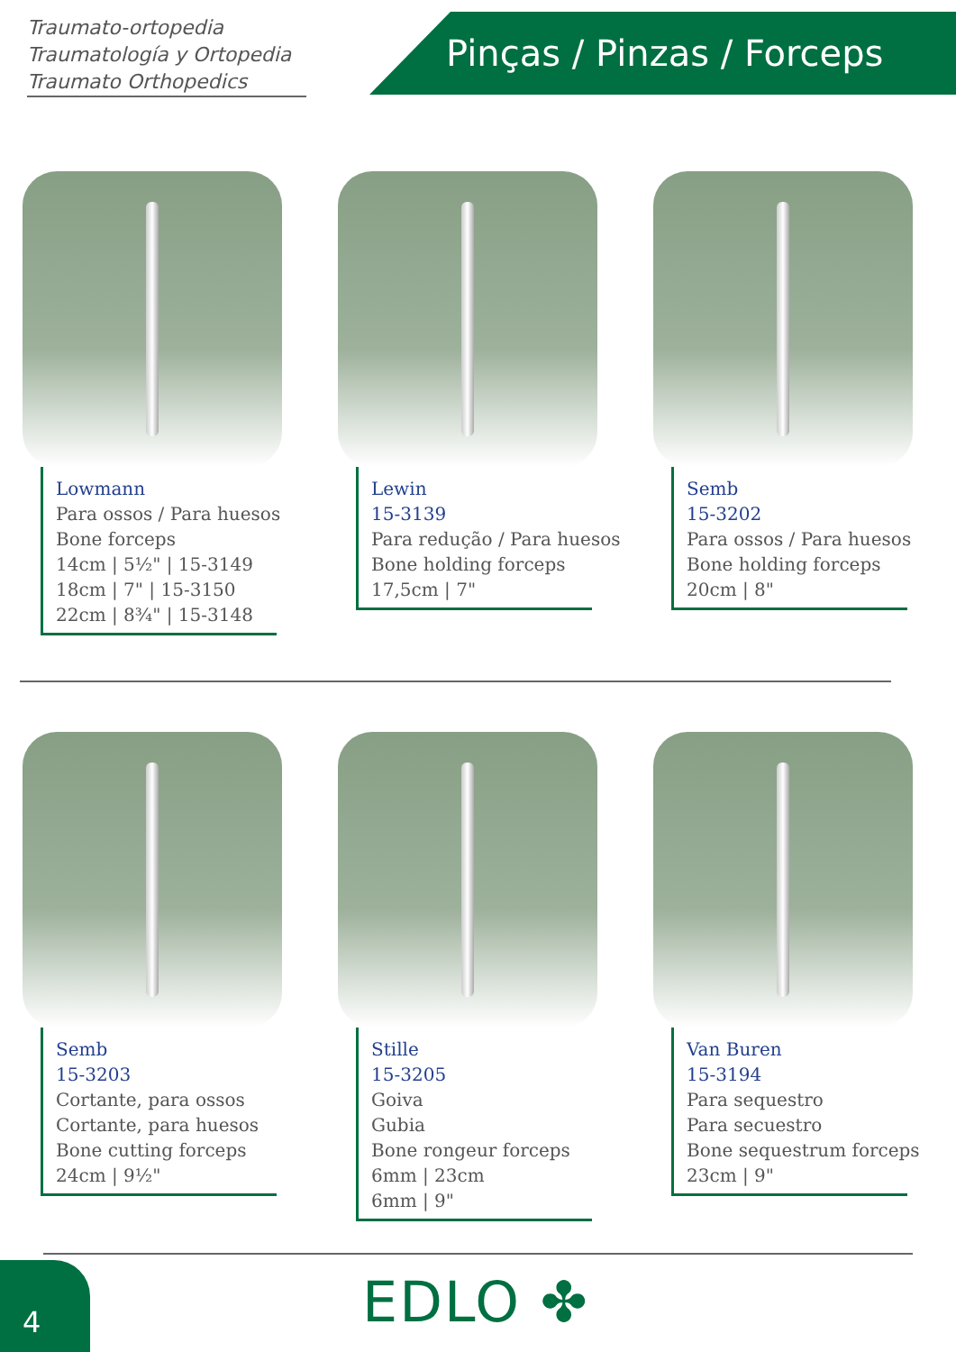Traumato-ortopedia
Traumatología y Ortopedia
Traumato Orthopedics
Pinças / Pinzas / Forceps
Lowmann
Para ossos / Para huesos
Bone forceps
14cm | 5½" | 15-3149
18cm | 7" | 15-3150
22cm | 8¾" | 15-3148
Lewin
15-3139
Para redução / Para huesos
Bone holding forceps
17,5cm | 7"
Semb
15-3202
Para ossos / Para huesos
Bone holding forceps
20cm | 8"
Semb
15-3203
Cortante, para ossos
Cortante, para huesos
Bone cutting forceps
24cm | 9½"
Stille
15-3205
Goiva
Gubia
Bone rongeur forceps
6mm | 23cm
6mm | 9"
Van Buren
15-3194
Para sequestro
Para secuestro
Bone sequestrum forceps
23cm | 9"
4 EDLO ✤